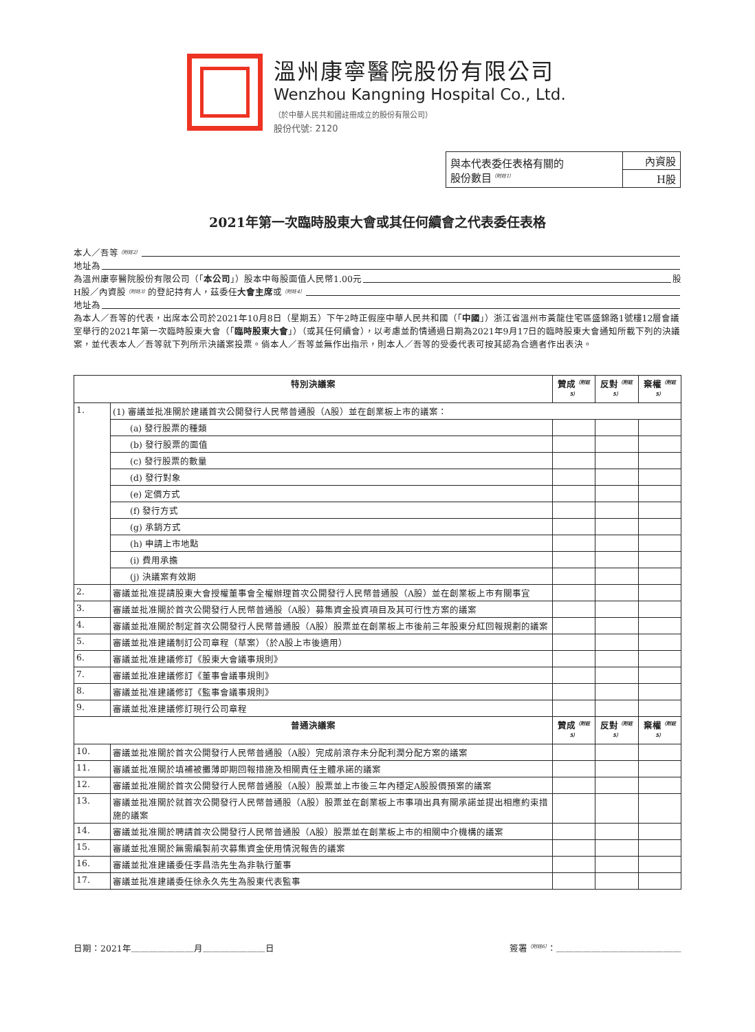溫州康寧醫院股份有限公司
Wenzhou Kangning Hospital Co., Ltd.
（於中華人民共和國註冊成立的股份有限公司）
股份代號: 2120
| 與本代表委任表格有關的 股份數目<sup>（附註1）</sup> | 內資股 |
| | H股 |
2021年第一次臨時股東大會或其任何續會之代表委任表格
本人／吾等<sup>（附註2）</sup>
地址為
為溫州康寧醫院股份有限公司（「 本公司 」）股本中每股面值人民幣1.00元 股
H股／內資股<sup>（附註3）</sup>的登記持有人，茲委任 大會主席 或<sup>（附註4）</sup>
地址為
為本人／吾等的代表，出席本公司於2021年10月8日（星期五）下午2時正假座中華人民共和國（「中國」）浙江省溫州市黃龍住宅區盛錦路1號樓12層會議室舉行的2021年第一次臨時股東大會（「臨時股東大會」）（或其任何續會），以考慮並酌情通過日期為2021年9月17日的臨時股東大會通知所載下列的決議案，並代表本人／吾等就下列所示決議案投票。倘本人／吾等並無作出指示，則本人／吾等的受委代表可按其認為合適者作出表決。
| 特別決議案 | | 贊成<sup>（附註5）</sup> | 反對<sup>（附註5）</sup> | 棄權<sup>（附註5）</sup> |
| --- | --- | --- | --- | --- |
| 1. | (1) 審議並批准關於建議首次公開發行人民幣普通股（A股）並在創業板上市的議案： | | | |
| | (a) 發行股票的種類 | | | |
| | (b) 發行股票的面值 | | | |
| | (c) 發行股票的數量 | | | |
| | (d) 發行對象 | | | |
| | (e) 定價方式 | | | |
| | (f) 發行方式 | | | |
| | (g) 承銷方式 | | | |
| | (h) 申請上市地點 | | | |
| | (i) 費用承擔 | | | |
| | (j) 決議案有效期 | | | |
| 2. | 審議並批准提請股東大會授權董事會全權辦理首次公開發行人民幣普通股（A股）並在創業板上市有關事宜 | | | |
| 3. | 審議並批准關於首次公開發行人民幣普通股（A股）募集資金投資項目及其可行性方案的議案 | | | |
| 4. | 審議並批准關於制定首次公開發行人民幣普通股（A股）股票並在創業板上市後前三年股東分紅回報規劃的議案 | | | |
| 5. | 審議並批准建議制訂公司章程（草案）（於A股上市後適用） | | | |
| 6. | 審議並批准建議修訂《股東大會議事規則》 | | | |
| 7. | 審議並批准建議修訂《董事會議事規則》 | | | |
| 8. | 審議並批准建議修訂《監事會議事規則》 | | | |
| 9. | 審議並批准建議修訂現行公司章程 | | | |
| 普通決議案 | | 贊成<sup>（附註5）</sup> | 反對<sup>（附註5）</sup> | 棄權<sup>（附註5）</sup> |
| 10. | 審議並批准關於首次公開發行人民幣普通股（A股）完成前滾存未分配利潤分配方案的議案 | | | |
| 11. | 審議並批准關於填補被攤薄即期回報措施及相關責任主體承諾的議案 | | | |
| 12. | 審議並批准關於首次公開發行人民幣普通股（A股）股票並上市後三年內穩定A股股價預案的議案 | | | |
| 13. | 審議並批准關於就首次公開發行人民幣普通股（A股）股票並在創業板上市事項出具有關承諾並提出相應約束措施的議案 | | | |
| 14. | 審議並批准關於聘請首次公開發行人民幣普通股（A股）股票並在創業板上市的相關中介機構的議案 | | | |
| 15. | 審議並批准關於無需編製前次募集資金使用情況報告的議案 | | | |
| 16. | 審議並批准建議委任李昌浩先生為非執行董事 | | | |
| 17. | 審議並批准建議委任徐永久先生為股東代表監事 | | | |
日期：2021年＿＿＿＿＿＿＿月＿＿＿＿＿＿＿日
簽署<sup>（附註6）</sup>：＿＿＿＿＿＿＿＿＿＿＿＿＿＿